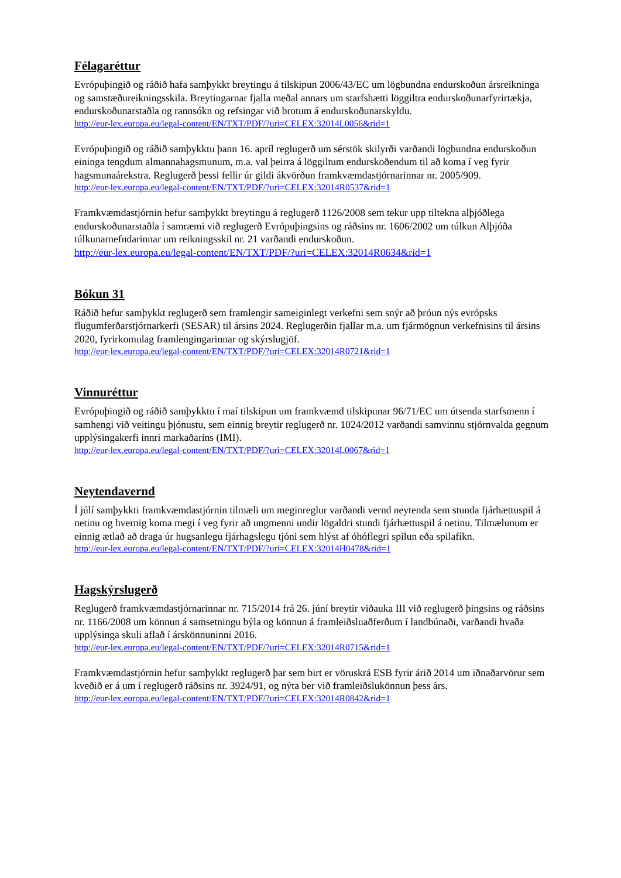Félagaréttur
Evrópuþingið og ráðið hafa samþykkt breytingu á tilskipun 2006/43/EC um lögbundna endurskoðun ársreikninga og samstæðureikningsskila. Breytingarnar fjalla meðal annars um starfshætti löggiltra endurskoðunarfyrirtækja, endurskoðunarstaðla og rannsókn og refsingar við brotum á endurskoðunarskyldu.
http://eur-lex.europa.eu/legal-content/EN/TXT/PDF/?uri=CELEX:32014L0056&rid=1
Evrópuþingið og ráðið samþykktu þann 16. apríl reglugerð um sérstök skilyrði varðandi lögbundna endurskoðun eininga tengdum almannahagsmunum, m.a. val þeirra á löggiltum endurskoðendum til að koma í veg fyrir hagsmunaárekstra. Reglugerð þessi fellir úr gildi ákvörðun framkvæmdastjórnarinnar nr. 2005/909.
http://eur-lex.europa.eu/legal-content/EN/TXT/PDF/?uri=CELEX:32014R0537&rid=1
Framkvæmdastjórnin hefur samþykkt breytingu á reglugerð 1126/2008 sem tekur upp tiltekna alþjóðlega endurskoðunarstaðla í samræmi við reglugerð Evrópuþingsins og ráðsins nr. 1606/2002 um túlkun Alþjóða túlkunarnefndarinnar um reikningsskil nr. 21 varðandi endurskoðun.
http://eur-lex.europa.eu/legal-content/EN/TXT/PDF/?uri=CELEX:32014R0634&rid=1
Bókun 31
Ráðið hefur samþykkt reglugerð sem framlengir sameiginlegt verkefni sem snýr að þróun nýs evrópsks flugumferðarstjórnarkerfi (SESAR) til ársins 2024. Reglugerðin fjallar m.a. um fjármögnun verkefnisins til ársins 2020, fyrirkomulag framlengingarinnar og skýrslugjöf.
http://eur-lex.europa.eu/legal-content/EN/TXT/PDF/?uri=CELEX:32014R0721&rid=1
Vinnuréttur
Evrópuþingið og ráðið samþykktu í maí tilskipun um framkvæmd tilskipunar 96/71/EC um útsenda starfsmenn í samhengi við veitingu þjónustu, sem einnig breytir reglugerð nr. 1024/2012 varðandi samvinnu stjórnvalda gegnum upplýsingakerfi innri markaðarins (IMI).
http://eur-lex.europa.eu/legal-content/EN/TXT/PDF/?uri=CELEX:32014L0067&rid=1
Neytendavernd
Í júlí samþykkti framkvæmdastjórnin tilmæli um meginreglur varðandi vernd neytenda sem stunda fjárhættuspil á netinu og hvernig koma megi í veg fyrir að ungmenni undir lögaldri stundi fjárhættuspil á netinu. Tilmælunum er einnig ætlað að draga úr hugsanlegu fjárhagslegu tjóni sem hlýst af óhóflegri spilun eða spilafíkn.
http://eur-lex.europa.eu/legal-content/EN/TXT/PDF/?uri=CELEX:32014H0478&rid=1
Hagskýrslugerð
Reglugerð framkvæmdastjórnarinnar nr. 715/2014 frá 26. júní breytir viðauka III við reglugerð þingsins og ráðsins nr. 1166/2008 um könnun á samsetningu býla og könnun á framleiðsluaðferðum í landbúnaði, varðandi hvaða upplýsinga skuli aflað í árskönnuninni 2016.
http://eur-lex.europa.eu/legal-content/EN/TXT/PDF/?uri=CELEX:32014R0715&rid=1
Framkvæmdastjórnin hefur samþykkt reglugerð þar sem birt er vöruskrá ESB fyrir árið 2014 um iðnaðarvörur sem kveðið er á um í reglugerð ráðsins nr. 3924/91, og nýta ber við framleiðslukönnun þess árs.
http://eur-lex.europa.eu/legal-content/EN/TXT/PDF/?uri=CELEX:32014R0842&rid=1